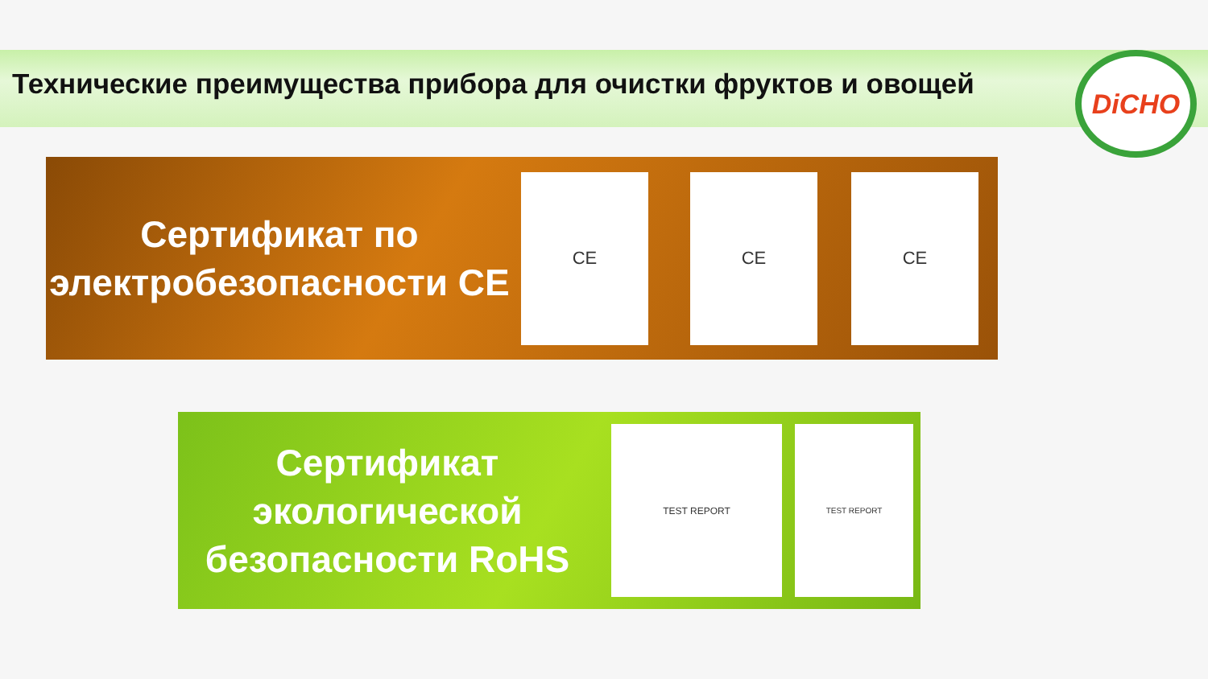Технические преимущества прибора для очистки фруктов и овощей
DiCHO
Сертификат по электробезопасности CE
CE CE CE
Сертификат экологической безопасности RoHS
TEST REPORT
TEST REPORT